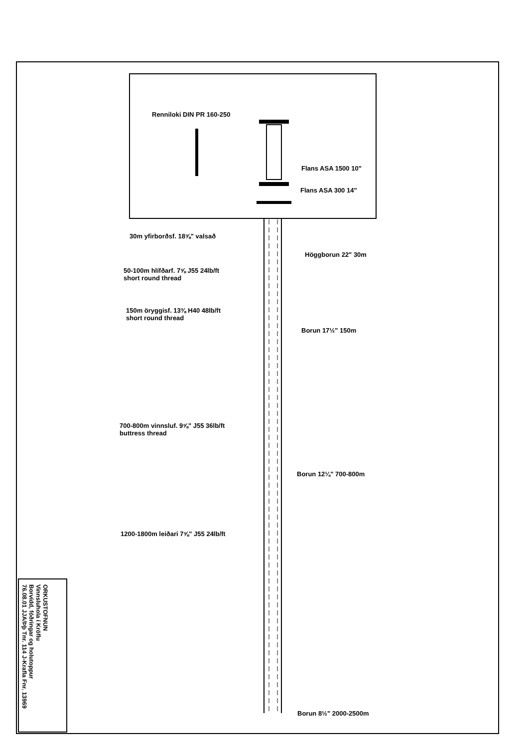Rennilοki DIN PR 160-250 Flans ASA 1500 10"
Flans ASA 300 14"
30m yfirborðsf. 18⅝" valsað Höggborun 22" 30m
50-100m hlífðarf. 7⅝ J55 24lb/ft
short round thread
150m öryggisf. 13⅜ H40 48lb/ft
short round thread
Borun 17½" 150m
700-800m vinnsluf. 9⅝" J55 36lb/ft
buttress thread
Borun 12¼" 700-800m
1200-1800m leiðari 7⅝" J55 24lb/ft
Borun 8½" 2000-2500m
ORKUSTOFNUN
Vinnsluhola í Kröflu
Borvídd, fóðringar og holutoppur
76.08.01 JJA/Þþ Tnr. 114 J-Krafla Fnr. 13969